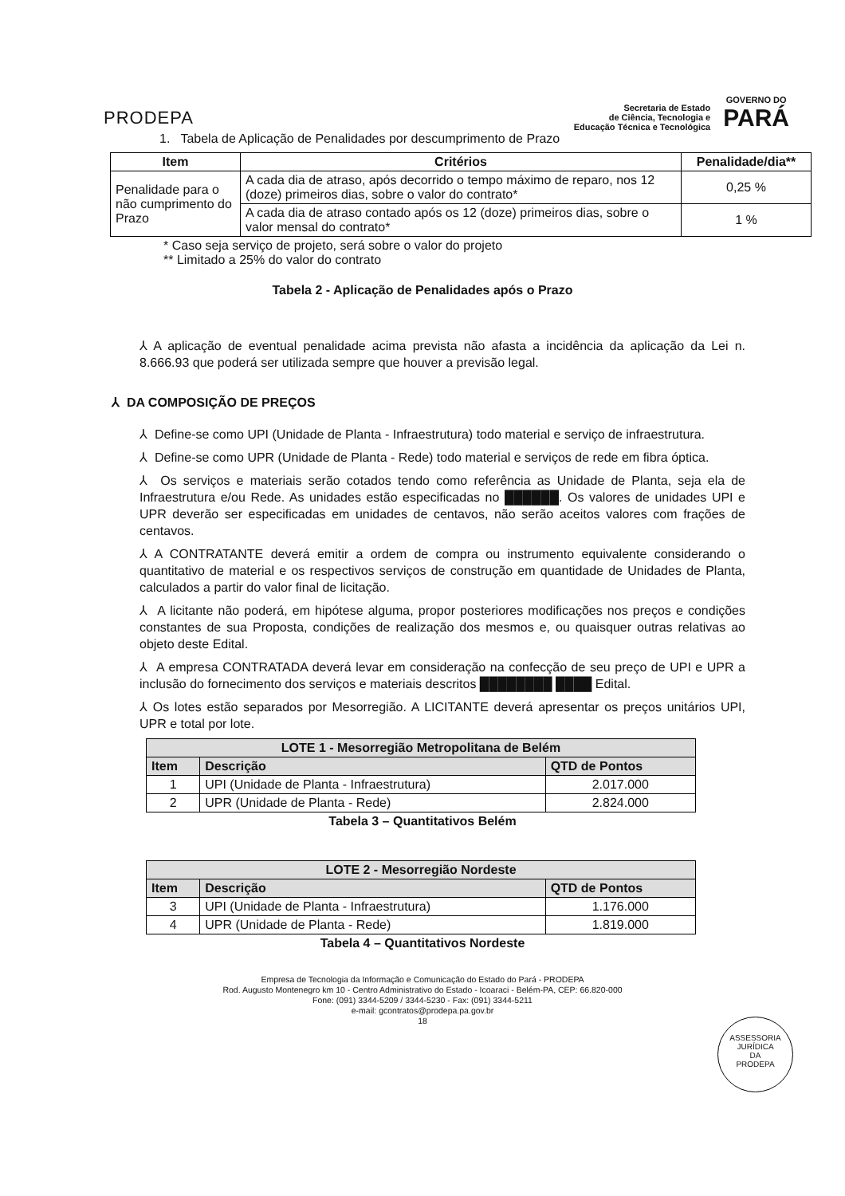PRODEPA
Secretaria de Estado
de Ciência, Tecnologia e
Educação Técnica e Tecnológica
GOVERNO DO
PARÁ
1. Tabela de Aplicação de Penalidades por descumprimento de Prazo
| Item | Critérios | Penalidade/dia** |
| --- | --- | --- |
| Penalidade para o não cumprimento do Prazo | A cada dia de atraso, após decorrido o tempo máximo de reparo, nos 12 (doze) primeiros dias, sobre o valor do contrato* | 0,25 % |
| | A cada dia de atraso contado após os 12 (doze) primeiros dias, sobre o valor mensal do contrato* | 1 % |
* Caso seja serviço de projeto, será sobre o valor do projeto
** Limitado a 25% do valor do contrato
Tabela 2 - Aplicação de Penalidades após o Prazo
⅄ A aplicação de eventual penalidade acima prevista não afasta a incidência da aplicação da Lei n. 8.666.93 que poderá ser utilizada sempre que houver a previsão legal.
⅄ DA COMPOSIÇÃO DE PREÇOS
⅄ Define-se como UPI (Unidade de Planta - Infraestrutura) todo material e serviço de infraestrutura.
⅄ Define-se como UPR (Unidade de Planta - Rede) todo material e serviços de rede em fibra óptica.
⅄ Os serviços e materiais serão cotados tendo como referência as Unidade de Planta, seja ela de Infraestrutura e/ou Rede. As unidades estão especificadas no ██████. Os valores de unidades UPI e UPR deverão ser especificadas em unidades de centavos, não serão aceitos valores com frações de centavos.
⅄ A CONTRATANTE deverá emitir a ordem de compra ou instrumento equivalente considerando o quantitativo de material e os respectivos serviços de construção em quantidade de Unidades de Planta, calculados a partir do valor final de licitação.
⅄ A licitante não poderá, em hipótese alguma, propor posteriores modificações nos preços e condições constantes de sua Proposta, condições de realização dos mesmos e, ou quaisquer outras relativas ao objeto deste Edital.
⅄ A empresa CONTRATADA deverá levar em consideração na confecção de seu preço de UPI e UPR a inclusão do fornecimento dos serviços e materiais descritos ████████ ████ Edital.
⅄ Os lotes estão separados por Mesorregião. A LICITANTE deverá apresentar os preços unitários UPI, UPR e total por lote.
| LOTE 1 - Mesorregião Metropolitana de Belém | | |
| --- | --- | --- |
| Item | Descrição | QTD de Pontos |
| 1 | UPI (Unidade de Planta - Infraestrutura) | 2.017.000 |
| 2 | UPR (Unidade de Planta - Rede) | 2.824.000 |
Tabela 3 – Quantitativos Belém
| LOTE 2 - Mesorregião Nordeste | | |
| --- | --- | --- |
| Item | Descrição | QTD de Pontos |
| 3 | UPI (Unidade de Planta - Infraestrutura) | 1.176.000 |
| 4 | UPR (Unidade de Planta - Rede) | 1.819.000 |
Tabela 4 – Quantitativos Nordeste
Empresa de Tecnologia da Informação e Comunicação do Estado do Pará - PRODEPA
Rod. Augusto Montenegro km 10 - Centro Administrativo do Estado - Icoaraci - Belém-PA, CEP: 66.820-000
Fone: (091) 3344-5209 / 3344-5230 - Fax: (091) 3344-5211
e-mail: gcontratos@prodepa.pa.gov.br
18
ASSESSORIA
JURÍDICA
DA
PRODEPA